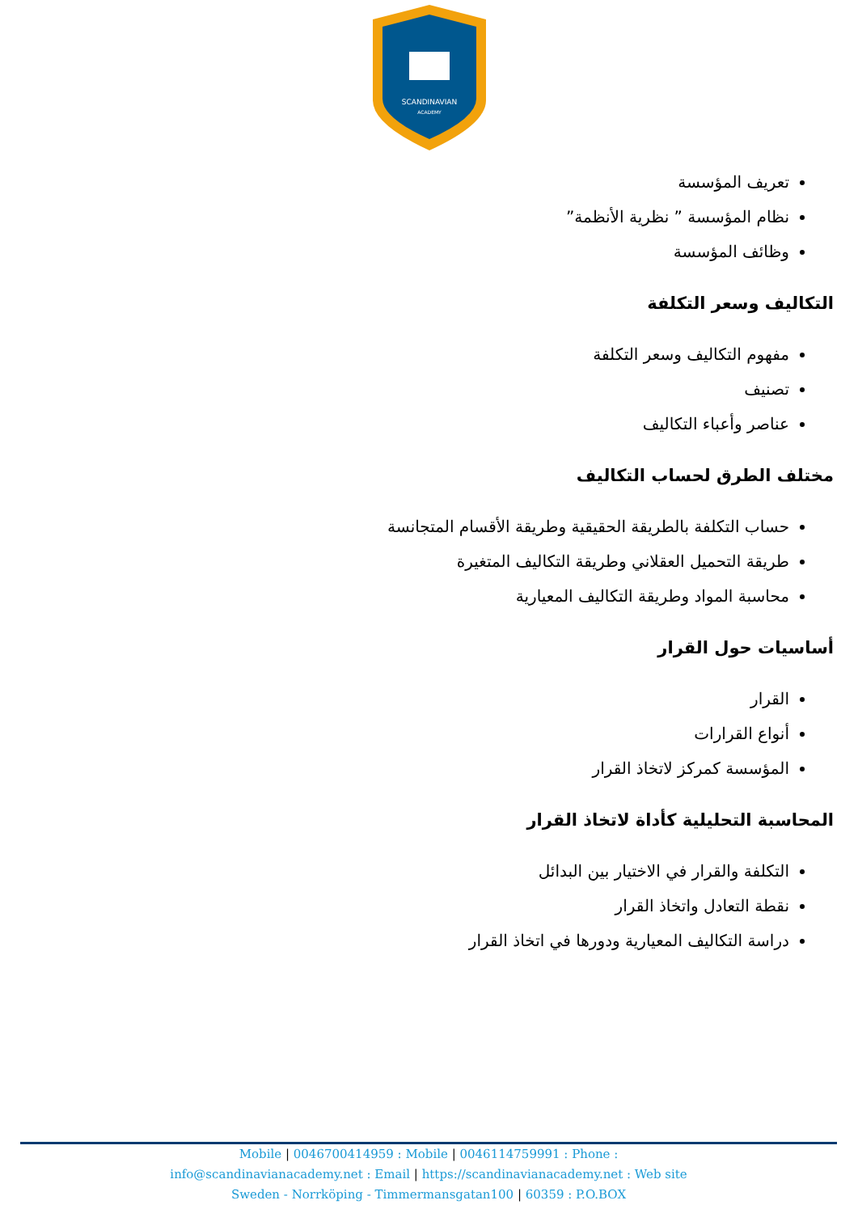SCANDINAVIAN
ACADEMY
تعريف المؤسسة
نظام المؤسسة ” نظرية الأنظمة”
وظائف المؤسسة
التكاليف وسعر التكلفة
مفهوم التكاليف وسعر التكلفة
تصنيف
عناصر وأعباء التكاليف
مختلف الطرق لحساب التكاليف
حساب التكلفة بالطريقة الحقيقية وطريقة الأقسام المتجانسة
طريقة التحميل العقلاني وطريقة التكاليف المتغيرة
محاسبة المواد وطريقة التكاليف المعيارية
أساسيات حول القرار
القرار
أنواع القرارات
المؤسسة كمركز لاتخاذ القرار
المحاسبة التحليلية كأداة لاتخاذ القرار
التكلفة والقرار في الاختيار بين البدائل
نقطة التعادل واتخاذ القرار
دراسة التكاليف المعيارية ودورها في اتخاذ القرار
Mobile | 0046700414959 : Mobile | 0046114759991 : Phone :
info@scandinavianacademy.net : Email | https://scandinavianacademy.net : Web site
Sweden - Norrköping - Timmermansgatan100 | 60359 : P.O.BOX